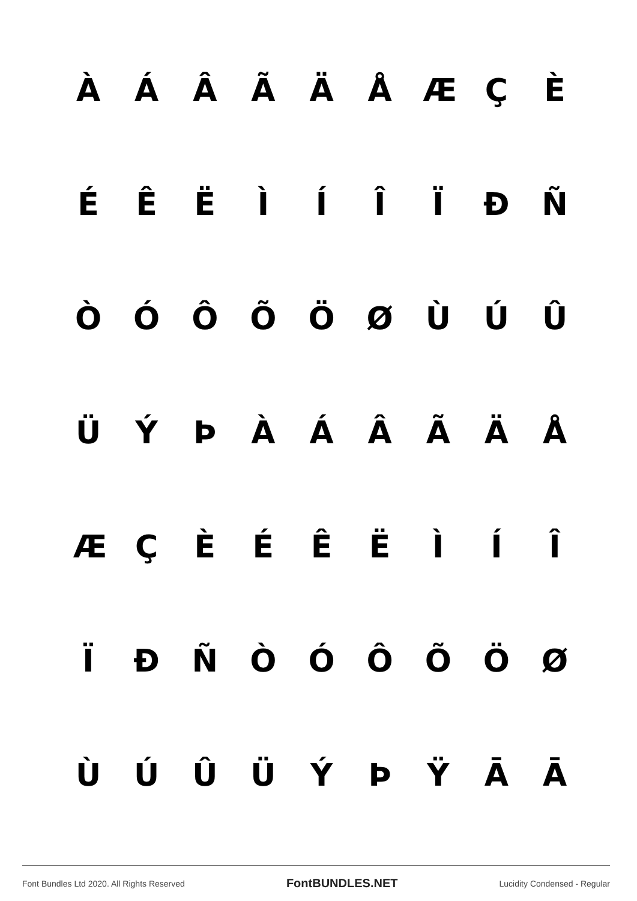À Á Â Ã Ä Å Æ Ç È
É Ê Ë Ì Í Î Ï Ð Ñ
Ò Ó Ô Õ Ö Ø Ù Ú Û
Ü Ý Þ À Á Â Ã Ä Å
Æ Ç È É Ê Ë Ì Í Î
Ï Ð Ñ Ò Ó Ô Õ Ö Ø
Ù Ú Û Ü Ý Þ Ÿ Ā Ā
Font Bundles Ltd 2020. All Rights Reserved FontBUNDLES.NET Lucidity Condensed - Regular